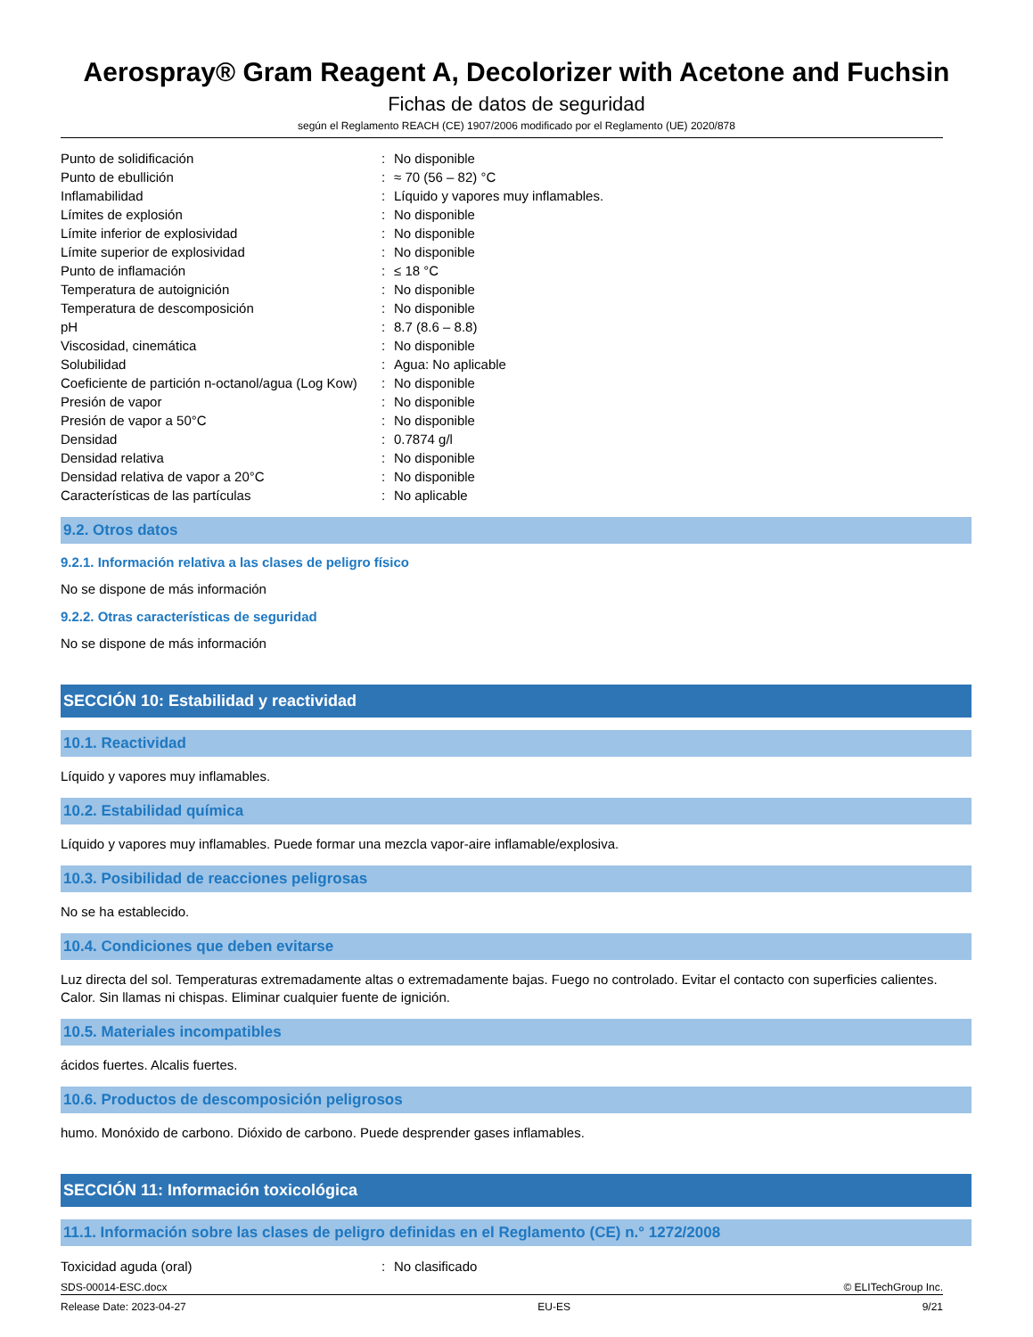Aerospray® Gram Reagent A, Decolorizer with Acetone and Fuchsin
Fichas de datos de seguridad
según el Reglamento REACH (CE) 1907/2006 modificado por el Reglamento (UE) 2020/878
| Punto de solidificación | : | No disponible |
| Punto de ebullición | : | ≈ 70 (56 – 82) °C |
| Inflamabilidad | : | Líquido y vapores muy inflamables. |
| Límites de explosión | : | No disponible |
| Límite inferior de explosividad | : | No disponible |
| Límite superior de explosividad | : | No disponible |
| Punto de inflamación | : | ≤ 18 °C |
| Temperatura de autoignición | : | No disponible |
| Temperatura de descomposición | : | No disponible |
| pH | : | 8.7 (8.6 – 8.8) |
| Viscosidad, cinemática | : | No disponible |
| Solubilidad | : | Agua: No aplicable |
| Coeficiente de partición n-octanol/agua (Log Kow) | : | No disponible |
| Presión de vapor | : | No disponible |
| Presión de vapor a 50°C | : | No disponible |
| Densidad | : | 0.7874 g/l |
| Densidad relativa | : | No disponible |
| Densidad relativa de vapor a 20°C | : | No disponible |
| Características de las partículas | : | No aplicable |
9.2. Otros datos
9.2.1. Información relativa a las clases de peligro físico
No se dispone de más información
9.2.2. Otras características de seguridad
No se dispone de más información
SECCIÓN 10: Estabilidad y reactividad
10.1. Reactividad
Líquido y vapores muy inflamables.
10.2. Estabilidad química
Líquido y vapores muy inflamables. Puede formar una mezcla vapor-aire inflamable/explosiva.
10.3. Posibilidad de reacciones peligrosas
No se ha establecido.
10.4. Condiciones que deben evitarse
Luz directa del sol. Temperaturas extremadamente altas o extremadamente bajas. Fuego no controlado. Evitar el contacto con superficies calientes. Calor. Sin llamas ni chispas. Eliminar cualquier fuente de ignición.
10.5. Materiales incompatibles
ácidos fuertes. Alcalis fuertes.
10.6. Productos de descomposición peligrosos
humo. Monóxido de carbono. Dióxido de carbono. Puede desprender gases inflamables.
SECCIÓN 11: Información toxicológica
11.1. Información sobre las clases de peligro definidas en el Reglamento (CE) n.° 1272/2008
| Toxicidad aguda (oral) | : | No clasificado |
SDS-00014-ESC.docx © ELITechGroup Inc.
Release Date: 2023-04-27 EU-ES 9/21